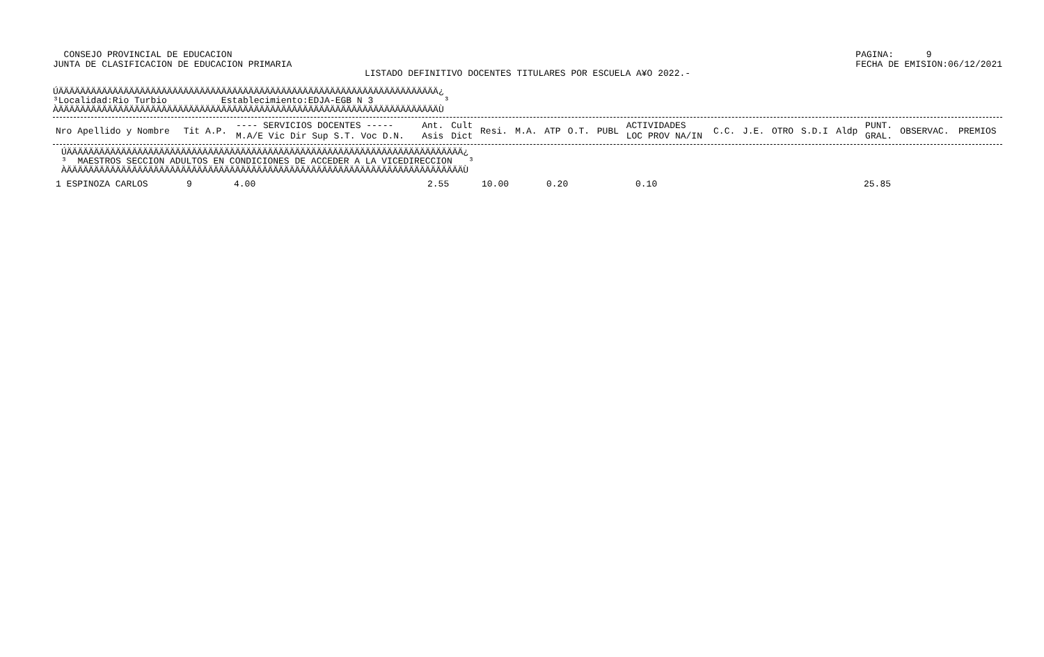CONSEJO PROVINCIAL DE EDUCACION
JUNTA DE CLASIFICACION DE EDUCACION PRIMARIA
PAGINA: 9
FECHA DE EMISION:06/12/2021
LISTADO DEFINITIVO DOCENTES TITULARES POR ESCUELA A¥O 2022.-
ÚÄÄÄÄÄÄÄÄÄÄÄÄÄÄÄÄÄÄÄÄÄÄÄÄÄÄÄÄÄÄÄÄÄÄÄÄÄÄÄÄÄÄÄÄÄÄÄÄÄÄÄÄÄÄÄÄÄÄÄÄÄÄÄÄÄÄÄÄÄÄ¿
³Localidad:Rio Turbio          Establecimiento:EDJA-EGB N 3             ³
ÀÄÄÄÄÄÄÄÄÄÄÄÄÄÄÄÄÄÄÄÄÄÄÄÄÄÄÄÄÄÄÄÄÄÄÄÄÄÄÄÄÄÄÄÄÄÄÄÄÄÄÄÄÄÄÄÄÄÄÄÄÄÄÄÄÄÄÄÄÄÄÙ
| Nro Apellido y Nombre | Tit A.P. | ---- SERVICIOS DOCENTES ----- M.A/E Vic Dir Sup S.T. Voc D.N. | Ant. Asis | Cult Dict | Resi. | M.A. | ATP | O.T. | PUBL | ACTIVIDADES LOC PROV NA/IN | C.C. | J.E. | OTRO | S.D.I | Aldp | PUNT. GRAL. | OBSERVAC. | PREMIOS |
| --- | --- | --- | --- | --- | --- | --- | --- | --- | --- | --- | --- | --- | --- | --- | --- | --- | --- | --- |
ÚÄÄÄÄÄÄÄÄÄÄÄÄÄÄÄÄÄÄÄÄÄÄÄÄÄÄÄÄÄÄÄÄÄÄÄÄÄÄÄÄÄÄÄÄÄÄÄÄÄÄÄÄÄÄÄÄÄÄÄÄÄÄÄÄÄÄÄÄÄÄÄÄÄ¿
³  MAESTROS SECCION ADULTOS EN CONDICIONES DE ACCEDER A LA VICEDIRECCION   ³
ÀÄÄÄÄÄÄÄÄÄÄÄÄÄÄÄÄÄÄÄÄÄÄÄÄÄÄÄÄÄÄÄÄÄÄÄÄÄÄÄÄÄÄÄÄÄÄÄÄÄÄÄÄÄÄÄÄÄÄÄÄÄÄÄÄÄÄÄÄÄÄÄÄÄÙ
| 1 ESPINOZA CARLOS | 9 | 4.00 | 2.55 | 10.00 | 0.20 | 0.10 | 25.85 |